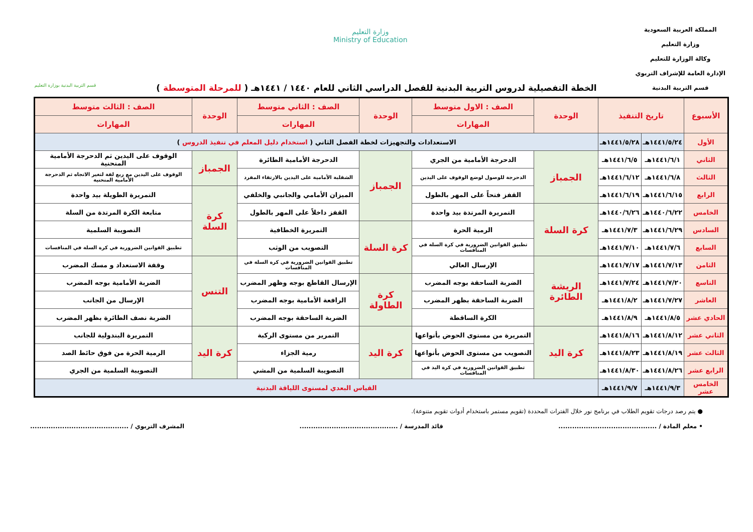المملكة العربية السعودية
وزارة التعليم
وكالة الوزارة للتعليم
الإدارة العامة للإشراف التربوي
قسم التربية البدنية
وزارة التعليم
Ministry of Education
قسم التربية البدنية بوزارة التعليم
الخطة التفصيلية لدروس التربية البدنية للفصل الدراسي الثاني للعام ١٤٤٠ / ١٤٤١هـ ( للمرحلة المتوسطة )
| الأسبوع | تاريخ التنفيذ | | الوحدة | الصف : الاول متوسط | الوحدة | الصف : الثاني متوسط | الوحدة | الصف : الثالث متوسط |
| --- | --- | --- | --- | --- | --- | --- | --- | --- |
| | | | | المهارات | | المهارات | | المهارات |
| الأول | ١٤٤١/٥/٢٤هـ | ١٤٤١/٥/٢٨هـ | الاستعدادات والتجهيزات لخطة الفصل الثاني ( استخدام دليل المعلم في تنفيذ الدروس ) | | | | | |
| الثاني | ١٤٤١/٦/١هـ | ١٤٤١/٦/٥هـ | الجمباز | الدحرجة الأمامية من الجري | الجمباز | الدحرجة الأمامية الطائرة | الجمباز | الوقوف على اليدين ثم الدحرجة الأمامية المنحنية |
| الثالث | ١٤٤١/٦/٨هـ | ١٤٤١/٦/١٢هـ | | الدحرجة للوصول لوضع الوقوف على اليدين | | الشقلبة الأمامية على اليدين بالارتقاء المفرد | | الوقوف على اليدين مع ربع لفة لتغير الاتجاه ثم الدحرجة الأمامية المنحنية |
| الرابع | ١٤٤١/٦/١٥هـ | ١٤٤١/٦/١٩هـ | | القفز فتحاً على المهر بالطول | | الميزان الأمامي والجانبي والخلفي | كرة السلة | التمريرة الطويلة بيد واحدة |
| الخامس | ١٤٤٠/٦/٢٢هـ | ١٤٤٠/٦/٢٦هـ | كرة السلة | التمريرة المرتدة بيد واحدة | | القفز داخلاً على المهر بالطول | | متابعة الكرة المرتدة من السلة |
| السادس | ١٤٤١/٦/٢٩هـ | ١٤٤١/٧/٣هـ | | الرمية الحرة | كرة السلة | التمريرة الخطافية | | التصويبة السلمية |
| السابع | ١٤٤١/٧/٦هـ | ١٤٤١/٧/١٠هـ | | تطبيق القوانين الضرورية في كرة السلة في المنافسات | | التصويب من الوثب | | تطبيق القوانين الضرورية في كرة السلة في المنافسات |
| الثامن | ١٤٤١/٧/١٣هـ | ١٤٤١/٧/١٧هـ | الريشة الطائرة | الإرسال العالي | | تطبيق القوانين الضرورية في كرة السلة في المنافسات | التنس | وقفة الاستعداد و مسك المضرب |
| التاسع | ١٤٤١/٧/٢٠هـ | ١٤٤١/٧/٢٤هـ | | الضربة الساحقة بوجه المضرب | كرة الطاولة | الإرسال القاطع بوجه وظهر المضرب | | الضربة الأمامية بوجه المضرب |
| العاشر | ١٤٤١/٧/٢٧هـ | ١٤٤١/٨/٢هـ | | الضربة الساحقة بظهر المضرب | | الرافعة الأمامية بوجه المضرب | | الإرسال من الجانب |
| الحادي عشر | ١٤٤١/٨/٥هـ | ١٤٤١/٨/٩هـ | | الكرة الساقطة | | الضربة الساحقة بوجه المضرب | | الضربة نصف الطائرة بظهر المضرب |
| الثاني عشر | ١٤٤١/٨/١٢هـ | ١٤٤١/٨/١٦هـ | كرة اليد | التمريرة من مستوى الحوض بأنواعها | كرة اليد | التمرير من مستوى الركبة | كرة اليد | التمريرة البندولية للجانب |
| الثالث عشر | ١٤٤١/٨/١٩هـ | ١٤٤١/٨/٢٣هـ | | التصويب من مستوى الحوض بأنواعها | | رمية الجزاء | | الرمية الحرة من فوق حائط الصد |
| الرابع عشر | ١٤٤١/٨/٢٦هـ | ١٤٤١/٨/٣٠هـ | | تطبيق القوانين الضرورية في كرة اليد في المنافسات | | التصويبة السلمية من المشي | | التصويبة السلمية من الجري |
| الخامس عشر | ١٤٤١/٩/٣هـ | ١٤٤١/٩/٧هـ | القياس البعدي لمستوى اللياقة البدنية | | | | | |
● يتم رصد درجات تقويم الطلاب في برنامج نور خلال الفترات المحددة (تقويم مستمر باستخدام أدوات تقويم متنوعة).
• معلم المادة / ........................................... قائد المدرسة / ........................................... المشرف التربوي / ...........................................